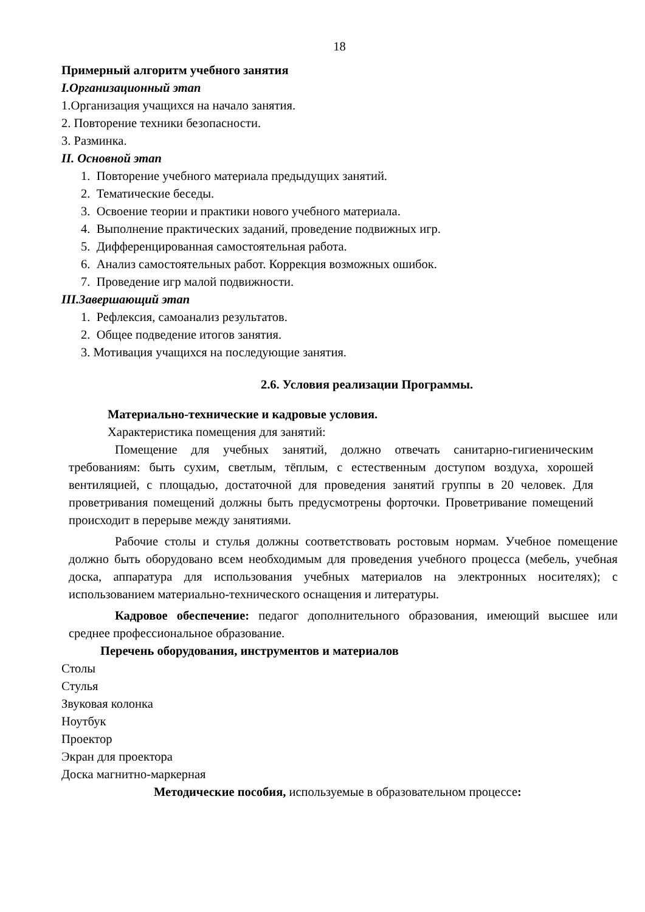18
Примерный алгоритм учебного занятия
I.Организационный этап
1.Организация учащихся на начало занятия.
2. Повторение техники безопасности.
3. Разминка.
II. Основной этап
1. Повторение учебного материала предыдущих занятий.
2. Тематические беседы.
3. Освоение теории и практики нового учебного материала.
4. Выполнение практических заданий, проведение подвижных игр.
5. Дифференцированная самостоятельная работа.
6. Анализ самостоятельных работ. Коррекция возможных ошибок.
7. Проведение игр малой подвижности.
III.Завершающий этап
1. Рефлексия, самоанализ результатов.
2. Общее подведение итогов занятия.
3. Мотивация учащихся на последующие занятия.
2.6. Условия реализации Программы.
Материально-технические и кадровые условия.
Характеристика помещения для занятий:
Помещение для учебных занятий, должно отвечать санитарно-гигиеническим требованиям: быть сухим, светлым, тёплым, с естественным доступом воздуха, хорошей вентиляцией, с площадью, достаточной для проведения занятий группы в 20 человек. Для проветривания помещений должны быть предусмотрены форточки. Проветривание помещений происходит в перерыве между занятиями.
Рабочие столы и стулья должны соответствовать ростовым нормам. Учебное помещение должно быть оборудовано всем необходимым для проведения учебного процесса (мебель, учебная доска, аппаратура для использования учебных материалов на электронных носителях); с использованием материально-технического оснащения и литературы.
Кадровое обеспечение: педагог дополнительного образования, имеющий высшее или среднее профессиональное образование.
Перечень оборудования, инструментов и материалов
Столы
Стулья
Звуковая колонка
Ноутбук
Проектор
Экран для проектора
Доска магнитно-маркерная
Методические пособия, используемые в образовательном процессе: